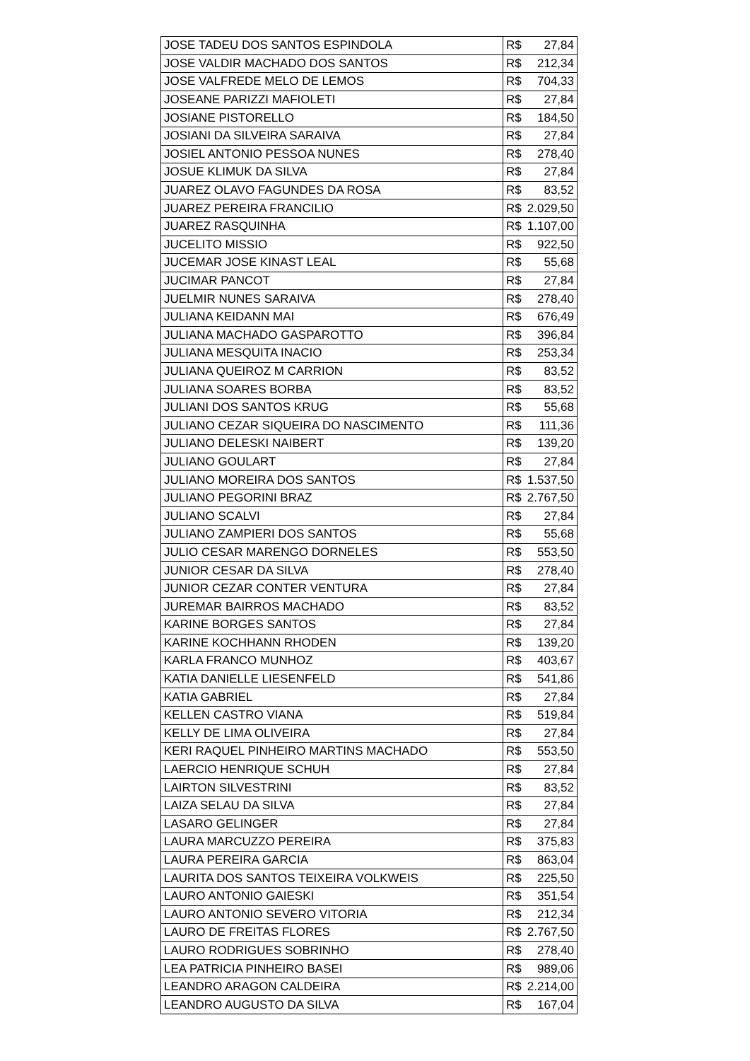| JOSE TADEU DOS SANTOS ESPINDOLA | R$ 27,84 |
| JOSE VALDIR MACHADO DOS SANTOS | R$ 212,34 |
| JOSE VALFREDE MELO DE LEMOS | R$ 704,33 |
| JOSEANE PARIZZI MAFIOLETI | R$ 27,84 |
| JOSIANE PISTORELLO | R$ 184,50 |
| JOSIANI DA SILVEIRA SARAIVA | R$ 27,84 |
| JOSIEL ANTONIO PESSOA NUNES | R$ 278,40 |
| JOSUE KLIMUK DA SILVA | R$ 27,84 |
| JUAREZ OLAVO FAGUNDES DA ROSA | R$ 83,52 |
| JUAREZ PEREIRA FRANCILIO | R$ 2.029,50 |
| JUAREZ RASQUINHA | R$ 1.107,00 |
| JUCELITO MISSIO | R$ 922,50 |
| JUCEMAR JOSE KINAST LEAL | R$ 55,68 |
| JUCIMAR PANCOT | R$ 27,84 |
| JUELMIR NUNES SARAIVA | R$ 278,40 |
| JULIANA KEIDANN MAI | R$ 676,49 |
| JULIANA MACHADO GASPAROTTO | R$ 396,84 |
| JULIANA MESQUITA INACIO | R$ 253,34 |
| JULIANA QUEIROZ M CARRION | R$ 83,52 |
| JULIANA SOARES BORBA | R$ 83,52 |
| JULIANI DOS SANTOS KRUG | R$ 55,68 |
| JULIANO CEZAR SIQUEIRA DO NASCIMENTO | R$ 111,36 |
| JULIANO DELESKI NAIBERT | R$ 139,20 |
| JULIANO GOULART | R$ 27,84 |
| JULIANO MOREIRA DOS SANTOS | R$ 1.537,50 |
| JULIANO PEGORINI BRAZ | R$ 2.767,50 |
| JULIANO SCALVI | R$ 27,84 |
| JULIANO ZAMPIERI DOS SANTOS | R$ 55,68 |
| JULIO CESAR MARENGO DORNELES | R$ 553,50 |
| JUNIOR CESAR DA SILVA | R$ 278,40 |
| JUNIOR CEZAR CONTER VENTURA | R$ 27,84 |
| JUREMAR BAIRROS MACHADO | R$ 83,52 |
| KARINE BORGES SANTOS | R$ 27,84 |
| KARINE KOCHHANN RHODEN | R$ 139,20 |
| KARLA FRANCO MUNHOZ | R$ 403,67 |
| KATIA DANIELLE LIESENFELD | R$ 541,86 |
| KATIA GABRIEL | R$ 27,84 |
| KELLEN CASTRO VIANA | R$ 519,84 |
| KELLY DE LIMA OLIVEIRA | R$ 27,84 |
| KERI RAQUEL PINHEIRO MARTINS MACHADO | R$ 553,50 |
| LAERCIO HENRIQUE SCHUH | R$ 27,84 |
| LAIRTON SILVESTRINI | R$ 83,52 |
| LAIZA SELAU DA SILVA | R$ 27,84 |
| LASARO GELINGER | R$ 27,84 |
| LAURA MARCUZZO PEREIRA | R$ 375,83 |
| LAURA PEREIRA GARCIA | R$ 863,04 |
| LAURITA DOS SANTOS TEIXEIRA VOLKWEIS | R$ 225,50 |
| LAURO ANTONIO GAIESKI | R$ 351,54 |
| LAURO ANTONIO SEVERO VITORIA | R$ 212,34 |
| LAURO DE FREITAS FLORES | R$ 2.767,50 |
| LAURO RODRIGUES SOBRINHO | R$ 278,40 |
| LEA PATRICIA PINHEIRO BASEI | R$ 989,06 |
| LEANDRO ARAGON CALDEIRA | R$ 2.214,00 |
| LEANDRO AUGUSTO DA SILVA | R$ 167,04 |